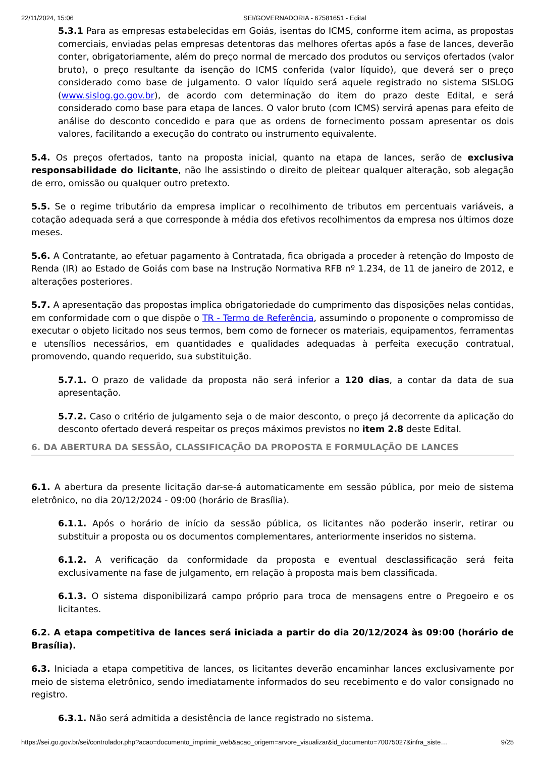22/11/2024, 15:06 SEI/GOVERNADORIA - 67581651 - Edital
5.3.1 Para as empresas estabelecidas em Goiás, isentas do ICMS, conforme item acima, as propostas comerciais, enviadas pelas empresas detentoras das melhores ofertas após a fase de lances, deverão conter, obrigatoriamente, além do preço normal de mercado dos produtos ou serviços ofertados (valor bruto), o preço resultante da isenção do ICMS conferida (valor líquido), que deverá ser o preço considerado como base de julgamento. O valor líquido será aquele registrado no sistema SISLOG (www.sislog.go.gov.br), de acordo com determinação do item do prazo deste Edital, e será considerado como base para etapa de lances. O valor bruto (com ICMS) servirá apenas para efeito de análise do desconto concedido e para que as ordens de fornecimento possam apresentar os dois valores, facilitando a execução do contrato ou instrumento equivalente.
5.4. Os preços ofertados, tanto na proposta inicial, quanto na etapa de lances, serão de exclusiva responsabilidade do licitante, não lhe assistindo o direito de pleitear qualquer alteração, sob alegação de erro, omissão ou qualquer outro pretexto.
5.5. Se o regime tributário da empresa implicar o recolhimento de tributos em percentuais variáveis, a cotação adequada será a que corresponde à média dos efetivos recolhimentos da empresa nos últimos doze meses.
5.6. A Contratante, ao efetuar pagamento à Contratada, fica obrigada a proceder à retenção do Imposto de Renda (IR) ao Estado de Goiás com base na Instrução Normativa RFB nº 1.234, de 11 de janeiro de 2012, e alterações posteriores.
5.7. A apresentação das propostas implica obrigatoriedade do cumprimento das disposições nelas contidas, em conformidade com o que dispõe o TR - Termo de Referência, assumindo o proponente o compromisso de executar o objeto licitado nos seus termos, bem como de fornecer os materiais, equipamentos, ferramentas e utensílios necessários, em quantidades e qualidades adequadas à perfeita execução contratual, promovendo, quando requerido, sua substituição.
5.7.1. O prazo de validade da proposta não será inferior a 120 dias, a contar da data de sua apresentação.
5.7.2. Caso o critério de julgamento seja o de maior desconto, o preço já decorrente da aplicação do desconto ofertado deverá respeitar os preços máximos previstos no item 2.8 deste Edital.
6. DA ABERTURA DA SESSÃO, CLASSIFICAÇÃO DA PROPOSTA E FORMULAÇÃO DE LANCES
6.1. A abertura da presente licitação dar-se-á automaticamente em sessão pública, por meio de sistema eletrônico, no dia 20/12/2024 - 09:00 (horário de Brasília).
6.1.1. Após o horário de início da sessão pública, os licitantes não poderão inserir, retirar ou substituir a proposta ou os documentos complementares, anteriormente inseridos no sistema.
6.1.2. A verificação da conformidade da proposta e eventual desclassificação será feita exclusivamente na fase de julgamento, em relação à proposta mais bem classificada.
6.1.3. O sistema disponibilizará campo próprio para troca de mensagens entre o Pregoeiro e os licitantes.
6.2. A etapa competitiva de lances será iniciada a partir do dia 20/12/2024 às 09:00 (horário de Brasília).
6.3. Iniciada a etapa competitiva de lances, os licitantes deverão encaminhar lances exclusivamente por meio de sistema eletrônico, sendo imediatamente informados do seu recebimento e do valor consignado no registro.
6.3.1. Não será admitida a desistência de lance registrado no sistema.
https://sei.go.gov.br/sei/controlador.php?acao=documento_imprimir_web&acao_origem=arvore_visualizar&id_documento=70075027&infra_siste… 9/25